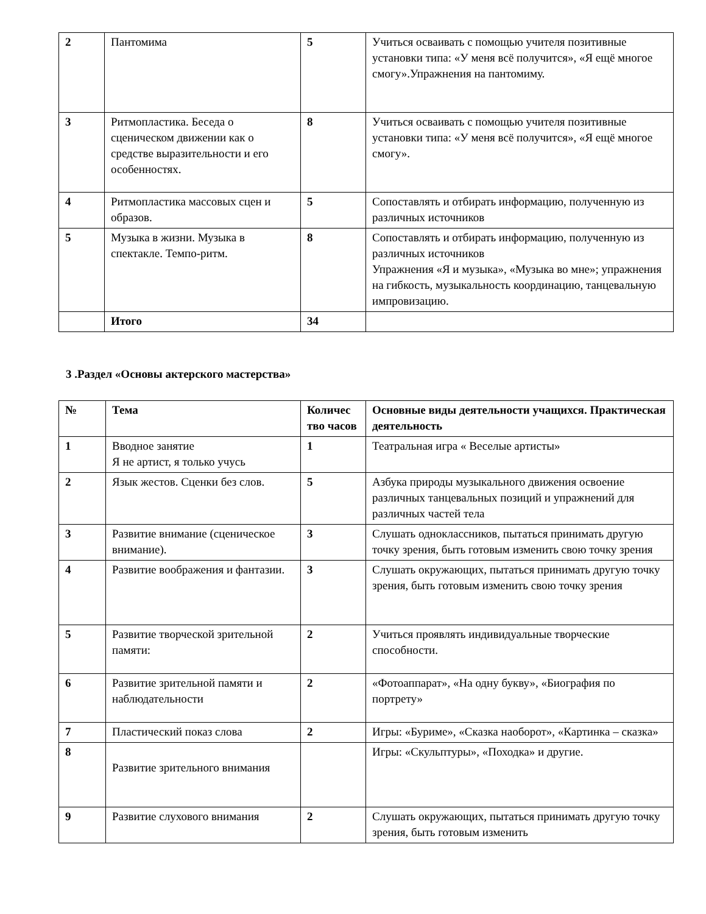| 2 | Пантомима | 5 | Учиться осваивать с помощью учителя позитивные установки типа: «У меня всё получится», «Я ещё многое смогу».Упражнения на пантомиму. |
| 3 | Ритмопластика. Беседа о сценическом движении как о средстве выразительности и его особенностях. | 8 | Учиться осваивать с помощью учителя позитивные установки типа: «У меня всё получится», «Я ещё многое смогу». |
| 4 | Ритмопластика массовых сцен и образов. | 5 | Сопоставлять и отбирать информацию, полученную из различных источников |
| 5 | Музыка в жизни. Музыка в спектакле. Темпо-ритм. | 8 | Сопоставлять и отбирать информацию, полученную из различных источников Упражнения «Я и музыка», «Музыка во мне»; упражнения на гибкость, музыкальность координацию, танцевальную импровизацию. |
| | Итого | 34 | |
3 .Раздел «Основы актерского мастерства»
| № | Тема | Количес тво часов | Основные виды деятельности учащихся. Практическая деятельность |
| --- | --- | --- | --- |
| 1 | Вводное занятие Я не артист, я только учусь | 1 | Театральная игра « Веселые артисты» |
| 2 | Язык жестов. Сценки без слов. | 5 | Азбука природы музыкального движения освоение различных танцевальных позиций и упражнений для различных частей тела |
| 3 | Развитие внимание (сценическое внимание). | 3 | Слушать одноклассников, пытаться принимать другую точку зрения, быть готовым изменить свою точку зрения |
| 4 | Развитие воображения и фантазии. | 3 | Слушать окружающих, пытаться принимать другую точку зрения, быть готовым изменить свою точку зрения |
| 5 | Развитие творческой зрительной памяти: | 2 | Учиться проявлять индивидуальные творческие способности. |
| 6 | Развитие зрительной памяти и наблюдательности | 2 | «Фотоаппарат», «На одну букву», «Биография по портрету» |
| 7 | Пластический показ слова | 2 | Игры: «Буриме», «Сказка наоборот», «Картинка – сказка» |
| 8 | Развитие зрительного внимания | | Игры: «Скульптуры», «Походка» и другие. |
| 9 | Развитие слухового внимания | 2 | Слушать окружающих, пытаться принимать другую точку зрения, быть готовым изменить |